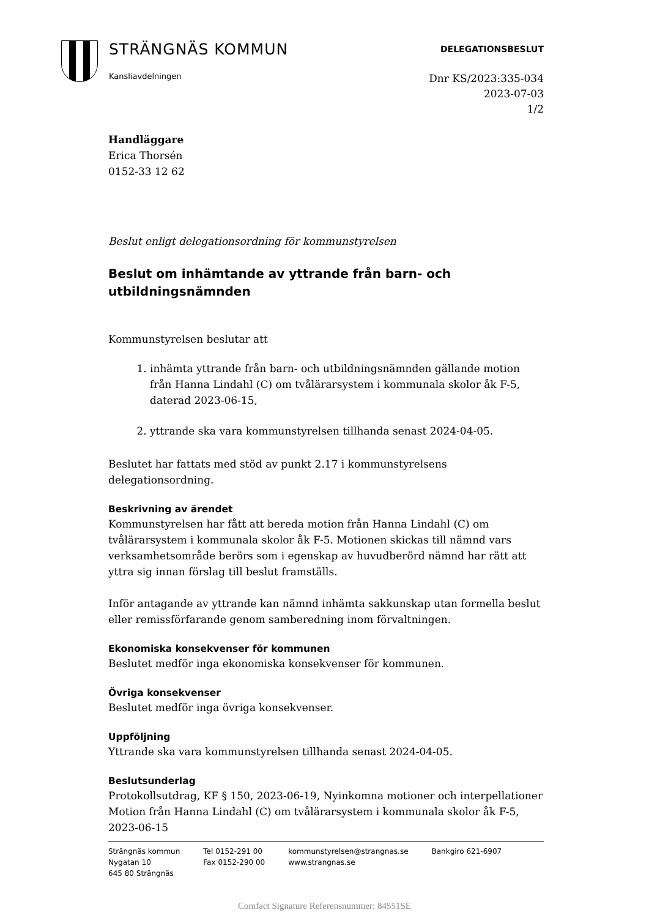STRÄNGNÄS KOMMUN
Kansliavdelningen
DELEGATIONSBESLUT
Dnr KS/2023:335-034
2023-07-03
1/2
Handläggare
Erica Thorsén
0152-33 12 62
Beslut enligt delegationsordning för kommunstyrelsen
Beslut om inhämtande av yttrande från barn- och utbildningsnämnden
Kommunstyrelsen beslutar att
1. inhämta yttrande från barn- och utbildningsnämnden gällande motion från Hanna Lindahl (C) om tvålärarsystem i kommunala skolor åk F-5, daterad 2023-06-15,
2. yttrande ska vara kommunstyrelsen tillhanda senast 2024-04-05.
Beslutet har fattats med stöd av punkt 2.17 i kommunstyrelsens delegationsordning.
Beskrivning av ärendet
Kommunstyrelsen har fått att bereda motion från Hanna Lindahl (C) om tvålärarsystem i kommunala skolor åk F-5. Motionen skickas till nämnd vars verksamhetsområde berörs som i egenskap av huvudberörd nämnd har rätt att yttra sig innan förslag till beslut framställs.
Inför antagande av yttrande kan nämnd inhämta sakkunskap utan formella beslut eller remissförfarande genom samberedning inom förvaltningen.
Ekonomiska konsekvenser för kommunen
Beslutet medför inga ekonomiska konsekvenser för kommunen.
Övriga konsekvenser
Beslutet medför inga övriga konsekvenser.
Uppföljning
Yttrande ska vara kommunstyrelsen tillhanda senast 2024-04-05.
Beslutsunderlag
Protokollsutdrag, KF § 150, 2023-06-19, Nyinkomna motioner och interpellationer
Motion från Hanna Lindahl (C) om tvålärarsystem i kommunala skolor åk F-5, 2023-06-15
Strängnäs kommun
Nygatan 10
645 80 Strängnäs
Tel 0152-291 00
Fax 0152-290 00
kommunstyrelsen@strangnas.se
www.strangnas.se
Bankgiro 621-6907
Comfact Signature Referensnummer: 84551SE